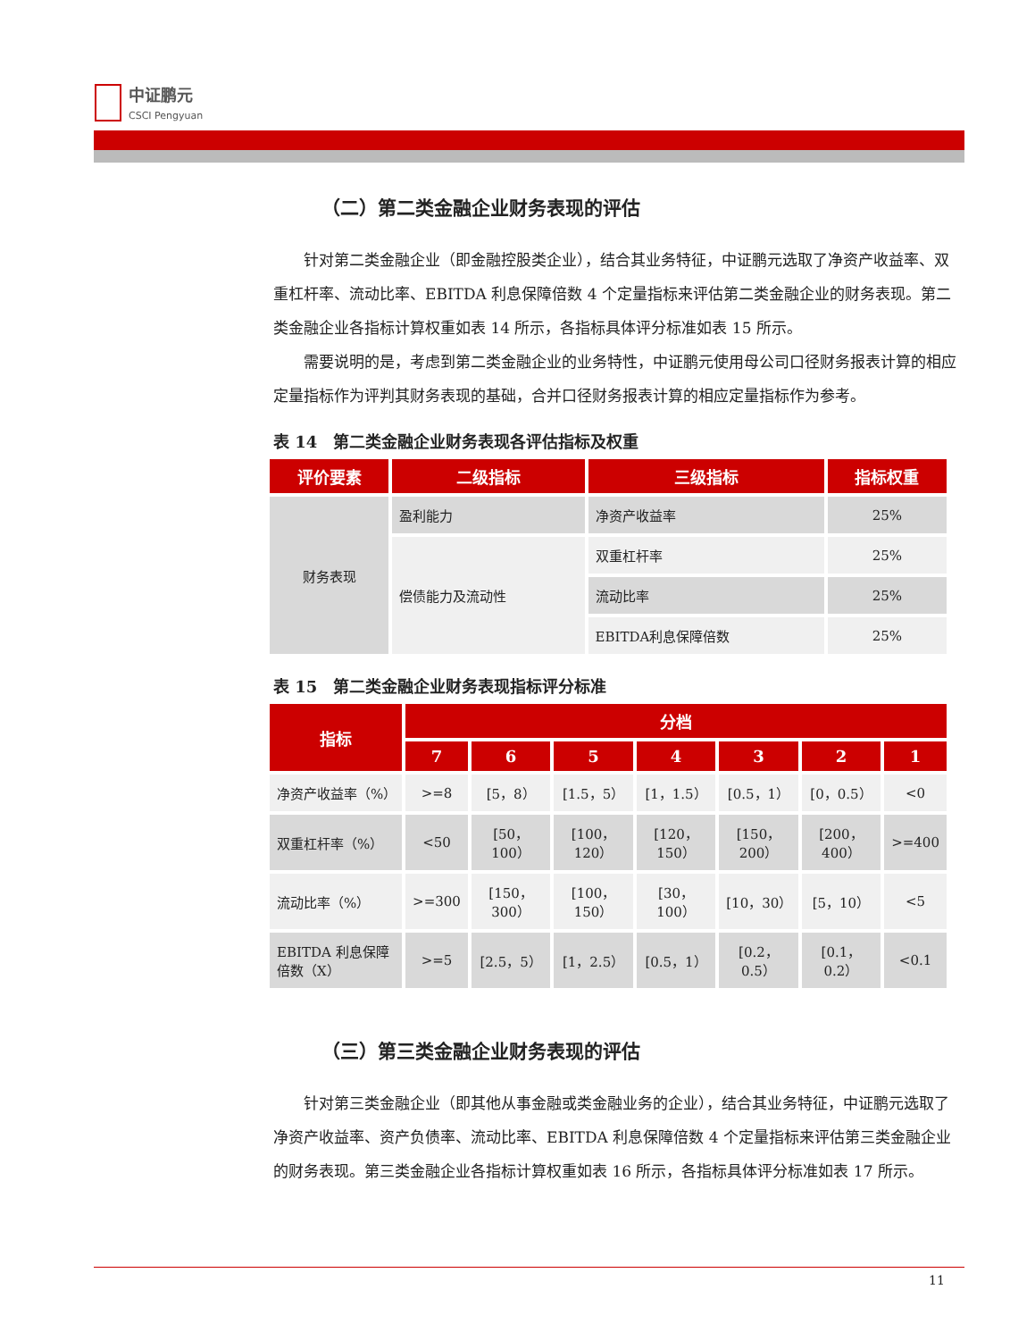中证鹏元
CSCI Pengyuan
（二）第二类金融企业财务表现的评估
针对第二类金融企业（即金融控股类企业），结合其业务特征，中证鹏元选取了净资产收益率、双重杠杆率、流动比率、EBITDA 利息保障倍数 4 个定量指标来评估第二类金融企业的财务表现。第二类金融企业各指标计算权重如表 14 所示，各指标具体评分标准如表 15 所示。
需要说明的是，考虑到第二类金融企业的业务特性，中证鹏元使用母公司口径财务报表计算的相应定量指标作为评判其财务表现的基础，合并口径财务报表计算的相应定量指标作为参考。
表 14　第二类金融企业财务表现各评估指标及权重
| 评价要素 | 二级指标 | 三级指标 | 指标权重 |
| --- | --- | --- | --- |
| 财务表现 | 盈利能力 | 净资产收益率 | 25% |
| | 偿债能力及流动性 | 双重杠杆率 | 25% |
| | | 流动比率 | 25% |
| | | EBITDA利息保障倍数 | 25% |
表 15　第二类金融企业财务表现指标评分标准
| 指标 | 分档 | | | | | | |
| --- | --- | --- | --- | --- | --- | --- | --- |
| | 7 | 6 | 5 | 4 | 3 | 2 | 1 |
| 净资产收益率（%） | >=8 | [5，8） | [1.5，5） | [1，1.5） | [0.5，1） | [0，0.5） | <0 |
| 双重杠杆率（%） | <50 | [50，100） | [100，120） | [120，150） | [150，200） | [200，400） | >=400 |
| 流动比率（%） | >=300 | [150，300） | [100，150） | [30，100） | [10，30） | [5，10） | <5 |
| EBITDA 利息保障倍数（X） | >=5 | [2.5，5） | [1，2.5） | [0.5，1） | [0.2，0.5） | [0.1，0.2） | <0.1 |
（三）第三类金融企业财务表现的评估
针对第三类金融企业（即其他从事金融或类金融业务的企业），结合其业务特征，中证鹏元选取了净资产收益率、资产负债率、流动比率、EBITDA 利息保障倍数 4 个定量指标来评估第三类金融企业的财务表现。第三类金融企业各指标计算权重如表 16 所示，各指标具体评分标准如表 17 所示。
11